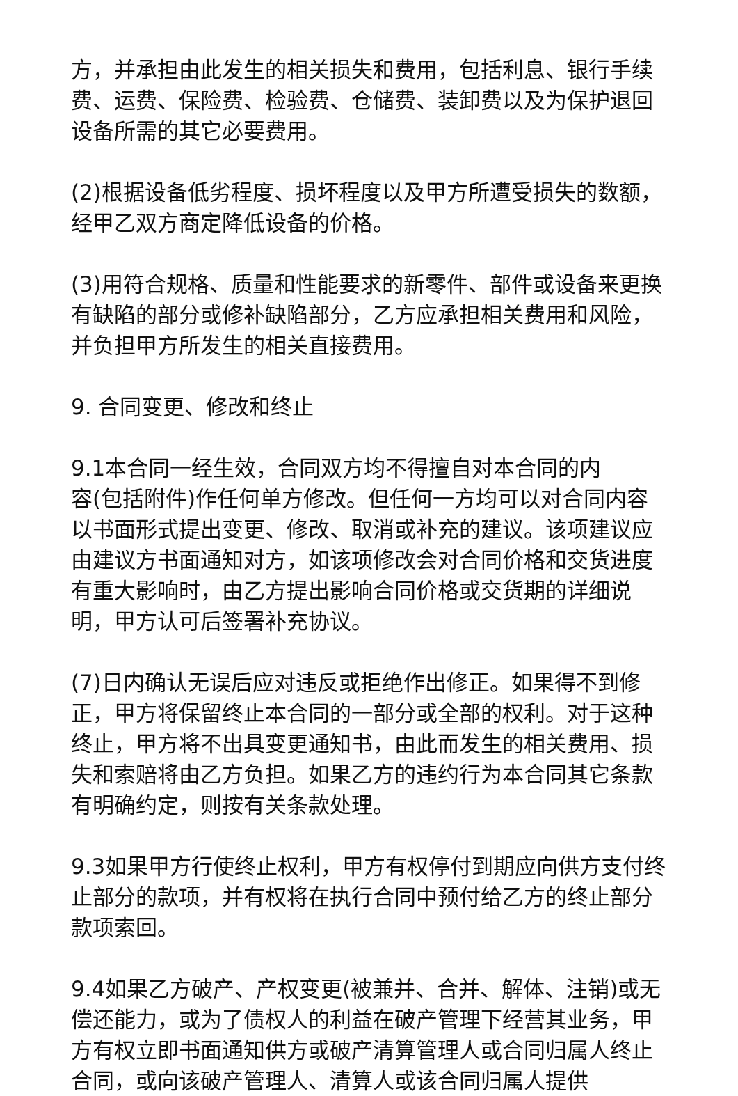方，并承担由此发生的相关损失和费用，包括利息、银行手续费、运费、保险费、检验费、仓储费、装卸费以及为保护退回设备所需的其它必要费用。
(2)根据设备低劣程度、损坏程度以及甲方所遭受损失的数额，经甲乙双方商定降低设备的价格。
(3)用符合规格、质量和性能要求的新零件、部件或设备来更换有缺陷的部分或修补缺陷部分，乙方应承担相关费用和风险，并负担甲方所发生的相关直接费用。
9. 合同变更、修改和终止
9.1本合同一经生效，合同双方均不得擅自对本合同的内
容(包括附件)作任何单方修改。但任何一方均可以对合同内容以书面形式提出变更、修改、取消或补充的建议。该项建议应由建议方书面通知对方，如该项修改会对合同价格和交货进度有重大影响时，由乙方提出影响合同价格或交货期的详细说明，甲方认可后签署补充协议。
(7)日内确认无误后应对违反或拒绝作出修正。如果得不到修正，甲方将保留终止本合同的一部分或全部的权利。对于这种终止，甲方将不出具变更通知书，由此而发生的相关费用、损失和索赔将由乙方负担。如果乙方的违约行为本合同其它条款有明确约定，则按有关条款处理。
9.3如果甲方行使终止权利，甲方有权停付到期应向供方支付终止部分的款项，并有权将在执行合同中预付给乙方的终止部分款项索回。
9.4如果乙方破产、产权变更(被兼并、合并、解体、注销)或无偿还能力，或为了债权人的利益在破产管理下经营其业务，甲方有权立即书面通知供方或破产清算管理人或合同归属人终止合同，或向该破产管理人、清算人或该合同归属人提供